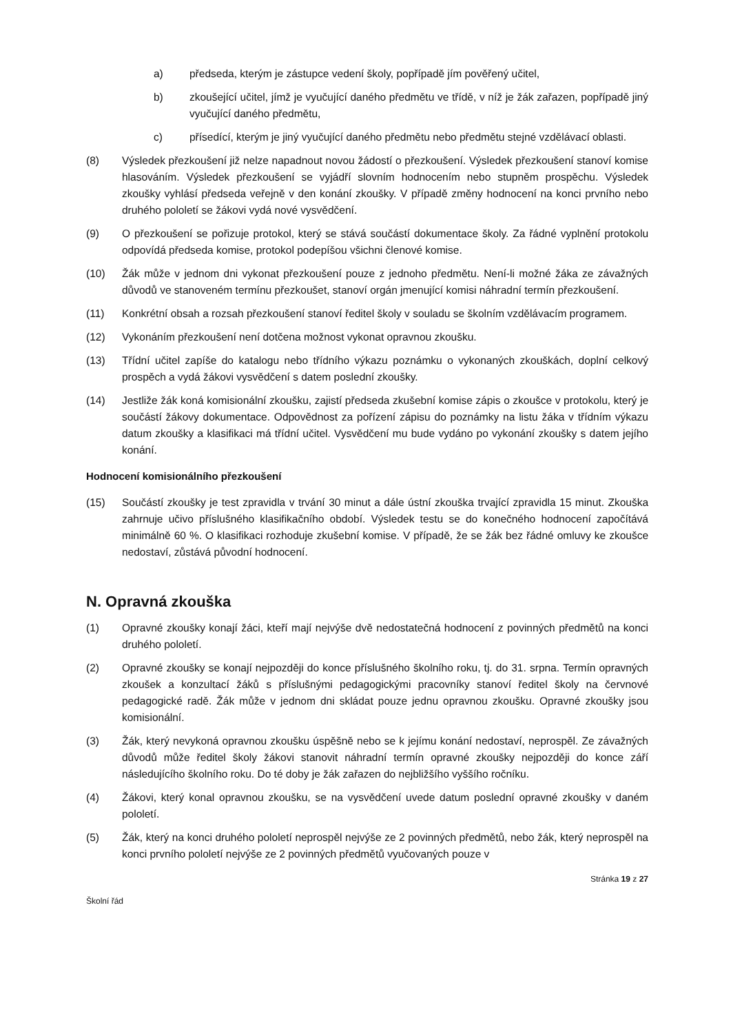a) předseda, kterým je zástupce vedení školy, popřípadě jím pověřený učitel,
b) zkoušející učitel, jímž je vyučující daného předmětu ve třídě, v níž je žák zařazen, popřípadě jiný vyučující daného předmětu,
c) přísedící, kterým je jiný vyučující daného předmětu nebo předmětu stejné vzdělávací oblasti.
(8) Výsledek přezkoušení již nelze napadnout novou žádostí o přezkoušení. Výsledek přezkoušení stanoví komise hlasováním. Výsledek přezkoušení se vyjádří slovním hodnocením nebo stupněm prospěchu. Výsledek zkoušky vyhlásí předseda veřejně v den konání zkoušky. V případě změny hodnocení na konci prvního nebo druhého pololetí se žákovi vydá nové vysvědčení.
(9) O přezkoušení se pořizuje protokol, který se stává součástí dokumentace školy. Za řádné vyplnění protokolu odpovídá předseda komise, protokol podepíšou všichni členové komise.
(10) Žák může v jednom dni vykonat přezkoušení pouze z jednoho předmětu. Není-li možné žáka ze závažných důvodů ve stanoveném termínu přezkoušet, stanoví orgán jmenující komisi náhradní termín přezkoušení.
(11) Konkrétní obsah a rozsah přezkoušení stanoví ředitel školy v souladu se školním vzdělávacím programem.
(12) Vykonáním přezkoušení není dotčena možnost vykonat opravnou zkoušku.
(13) Třídní učitel zapíše do katalogu nebo třídního výkazu poznámku o vykonaných zkouškách, doplní celkový prospěch a vydá žákovi vysvědčení s datem poslední zkoušky.
(14) Jestliže žák koná komisionální zkoušku, zajistí předseda zkušební komise zápis o zkoušce v protokolu, který je součástí žákovy dokumentace. Odpovědnost za pořízení zápisu do poznámky na listu žáka v třídním výkazu datum zkoušky a klasifikaci má třídní učitel. Vysvědčení mu bude vydáno po vykonání zkoušky s datem jejího konání.
Hodnocení komisionálního přezkoušení
(15) Součástí zkoušky je test zpravidla v trvání 30 minut a dále ústní zkouška trvající zpravidla 15 minut. Zkouška zahrnuje učivo příslušného klasifikačního období. Výsledek testu se do konečného hodnocení započítává minimálně 60 %. O klasifikaci rozhoduje zkušební komise. V případě, že se žák bez řádné omluvy ke zkoušce nedostaví, zůstává původní hodnocení.
N. Opravná zkouška
(1) Opravné zkoušky konají žáci, kteří mají nejvýše dvě nedostatečná hodnocení z povinných předmětů na konci druhého pololetí.
(2) Opravné zkoušky se konají nejpozději do konce příslušného školního roku, tj. do 31. srpna. Termín opravných zkoušek a konzultací žáků s příslušnými pedagogickými pracovníky stanoví ředitel školy na červnové pedagogické radě. Žák může v jednom dni skládat pouze jednu opravnou zkoušku. Opravné zkoušky jsou komisionální.
(3) Žák, který nevykoná opravnou zkoušku úspěšně nebo se k jejímu konání nedostaví, neprospěl. Ze závažných důvodů může ředitel školy žákovi stanovit náhradní termín opravné zkoušky nejpozději do konce září následujícího školního roku. Do té doby je žák zařazen do nejbližšího vyššího ročníku.
(4) Žákovi, který konal opravnou zkoušku, se na vysvědčení uvede datum poslední opravné zkoušky v daném pololetí.
(5) Žák, který na konci druhého pololetí neprospěl nejvýše ze 2 povinných předmětů, nebo žák, který neprospěl na konci prvního pololetí nejvýše ze 2 povinných předmětů vyučovaných pouze v
Stránka 19 z 27
Školní řád